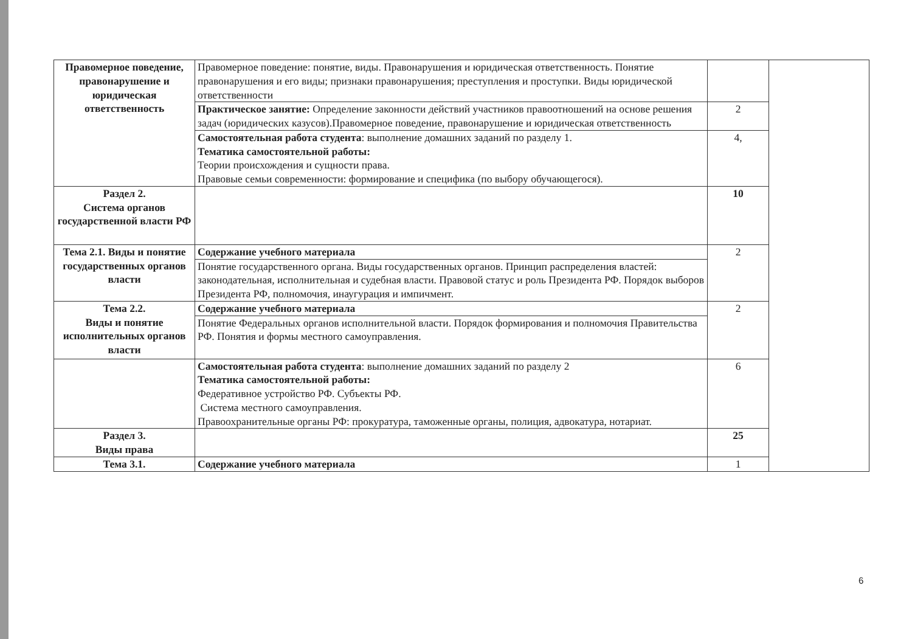| Правомерное поведение, правонарушение и юридическая ответственность | Правомерное поведение: понятие, виды. Правонарушения и юридическая ответственность. Понятие правонарушения и его виды; признаки правонарушения; преступления и проступки. Виды юридической ответственности | | |
| | Практическое занятие: Определение законности действий участников правоотношений на основе решения задач (юридических казусов).Правомерное поведение, правонарушение и юридическая ответственность | 2 | |
| | Самостоятельная работа студента : выполнение домашних заданий по разделу 1. Тематика самостоятельной работы: Теории происхождения и сущности права. Правовые семьи современности: формирование и специфика (по выбору обучающегося). | 4, | |
| Раздел 2. Система органов государственной власти РФ | | 10 | |
| Тема 2.1. Виды и понятие государственных органов власти | Содержание учебного материала | 2 | |
| | Понятие государственного органа. Виды государственных органов. Принцип распределения властей: законодательная, исполнительная и судебная власти. Правовой статус и роль Президента РФ. Порядок выборов Президента РФ, полномочия, инаугурация и импичмент. | | |
| Тема 2.2. Виды и понятие исполнительных органов власти | Содержание учебного материала | 2 | |
| | Понятие Федеральных органов исполнительной власти. Порядок формирования и полномочия Правительства РФ. Понятия и формы местного самоуправления. | | |
| | Самостоятельная работа студента : выполнение домашних заданий по разделу 2 Тематика самостоятельной работы: Федеративное устройство РФ. Субъекты РФ. Система местного самоуправления. Правоохранительные органы РФ: прокуратура, таможенные органы, полиция, адвокатура, нотариат. | 6 | |
| Раздел 3. Виды права | | 25 | |
| Тема 3.1. | Содержание учебного материала | 1 | |
6